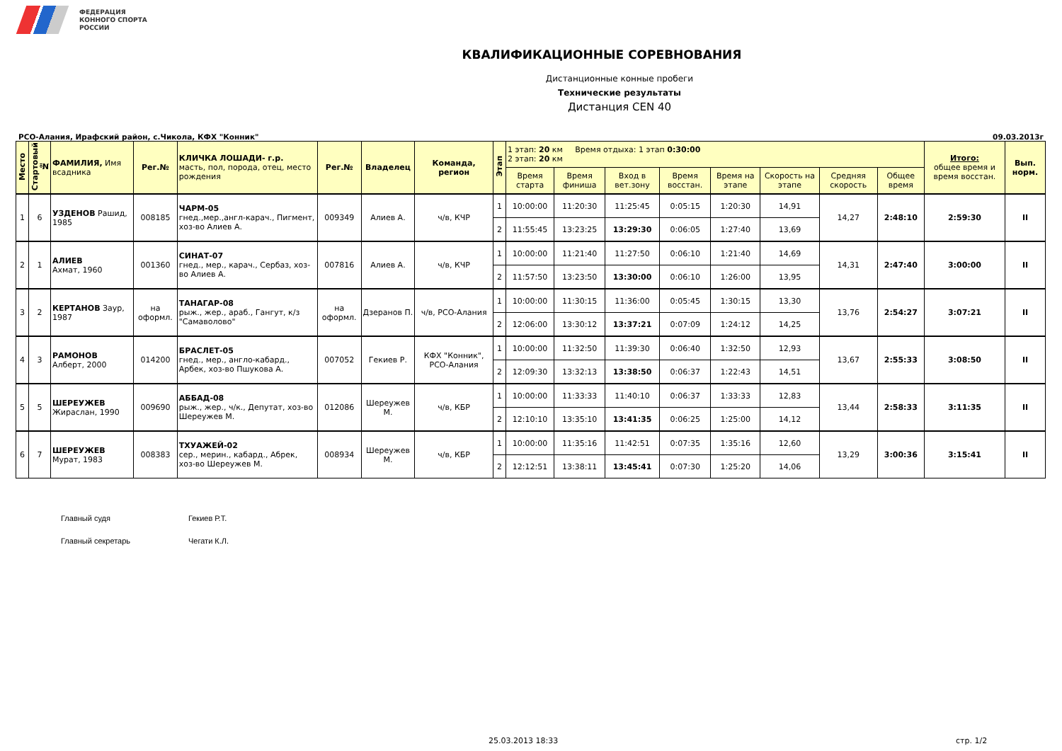ФЕДЕРАЦИЯ
КОННОГО СПОРТА
РОССИИ
КВАЛИФИКАЦИОННЫЕ СОРЕВНОВАНИЯ
Дистанционные конные пробеги
Технические результаты
Дистанция CEN 40
РСО-Алания, Ирафский район, с.Чикола, КФХ "Конник" 09.03.2013г
| Место | Стартовый № | ФАМИЛИЯ, Имя всадника | Рег.№ | КЛИЧКА ЛОШАДИ- г.р. масть, пол, порода, отец, место рождения | Рег.№ | Владелец | Команда, регион | Этап | 1 этап: 20 км Время отдыха: 1 этап 0:30:00 2 этап: 20 км | | | | | | | | Итого: общее время и время восстан. | Вып. норм. |
| --- | --- | --- | --- | --- | --- | --- | --- | --- | --- | --- | --- | --- | --- | --- | --- | --- | --- | --- |
| | | | | | | | | | Время старта | Время финиша | Вход в вет.зону | Время восстан. | Время на этапе | Скорость на этапе | Средняя скорость | Общее время | | |
| 1 | 6 | УЗДЕНОВ Рашид, 1985 | 008185 | ЧАРМ-05 гнед.,мер.,англ-карач., Пигмент, хоз-во Алиев А. | 009349 | Алиев А. | ч/в, КЧР | 1 | 10:00:00 | 11:20:30 | 11:25:45 | 0:05:15 | 1:20:30 | 14,91 | 14,27 | 2:48:10 | 2:59:30 | II |
| | | | | | | | | 2 | 11:55:45 | 13:23:25 | 13:29:30 | 0:06:05 | 1:27:40 | 13,69 | | | | |
| 2 | 1 | АЛИЕВ Ахмат, 1960 | 001360 | СИНАТ-07 гнед., мер., карач., Сербаз, хоз-во Алиев А. | 007816 | Алиев А. | ч/в, КЧР | 1 | 10:00:00 | 11:21:40 | 11:27:50 | 0:06:10 | 1:21:40 | 14,69 | 14,31 | 2:47:40 | 3:00:00 | II |
| | | | | | | | | 2 | 11:57:50 | 13:23:50 | 13:30:00 | 0:06:10 | 1:26:00 | 13,95 | | | | |
| 3 | 2 | КЕРТАНОВ Заур, 1987 | на оформл. | ТАНАГАР-08 рыж., жер., араб., Гангут, к/з "Самаволово" | на оформл. | Дзеранов П. | ч/в, РСО-Алания | 1 | 10:00:00 | 11:30:15 | 11:36:00 | 0:05:45 | 1:30:15 | 13,30 | 13,76 | 2:54:27 | 3:07:21 | II |
| | | | | | | | | 2 | 12:06:00 | 13:30:12 | 13:37:21 | 0:07:09 | 1:24:12 | 14,25 | | | | |
| 4 | 3 | РАМОНОВ Алберт, 2000 | 014200 | БРАСЛЕТ-05 гнед., мер., англо-кабард., Арбек, хоз-во Пшукова А. | 007052 | Гекиев Р. | КФХ "Конник", РСО-Алания | 1 | 10:00:00 | 11:32:50 | 11:39:30 | 0:06:40 | 1:32:50 | 12,93 | 13,67 | 2:55:33 | 3:08:50 | II |
| | | | | | | | | 2 | 12:09:30 | 13:32:13 | 13:38:50 | 0:06:37 | 1:22:43 | 14,51 | | | | |
| 5 | 5 | ШЕРЕУЖЕВ Жираслан, 1990 | 009690 | АББАД-08 рыж., жер., ч/к., Депутат, хоз-во Шереужев М. | 012086 | Шереужев М. | ч/в, КБР | 1 | 10:00:00 | 11:33:33 | 11:40:10 | 0:06:37 | 1:33:33 | 12,83 | 13,44 | 2:58:33 | 3:11:35 | II |
| | | | | | | | | 2 | 12:10:10 | 13:35:10 | 13:41:35 | 0:06:25 | 1:25:00 | 14,12 | | | | |
| 6 | 7 | ШЕРЕУЖЕВ Мурат, 1983 | 008383 | ТХУАЖЕЙ-02 сер., мерин., кабард., Абрек, хоз-во Шереужев М. | 008934 | Шереужев М. | ч/в, КБР | 1 | 10:00:00 | 11:35:16 | 11:42:51 | 0:07:35 | 1:35:16 | 12,60 | 13,29 | 3:00:36 | 3:15:41 | II |
| | | | | | | | | 2 | 12:12:51 | 13:38:11 | 13:45:41 | 0:07:30 | 1:25:20 | 14,06 | | | | |
Главный судя Гекиев Р.Т.
Главный секретарь Чегати К.Л.
25.03.2013 18:33 стр. 1/2